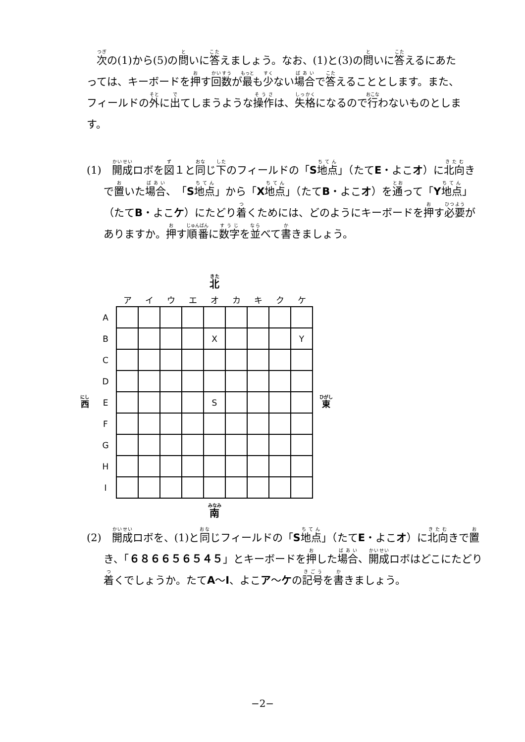次の(1)から(5)の問いに答えましょう。なお、(1)と(3)の問いに答えるにあたっては、キーボードを押す回数が最も少ない場合で答えることとします。また、フィールドの外に出てしまうような操作は、失格になるので行わないものとします。
(1)　開成ロボを図１と同じ下のフィールドの「S地点」（たてE・よこオ）に北向きで置いた場合、「S地点」から「X地点」（たてB・よこオ）を通って「Y地点」（たてB・よこケ）にたどり着くためには、どのようにキーボードを押す必要がありますか。押す順番に数字を並べて書きましょう。
| | | 北 | | | | | | | | | |
| | | ア | イ | ウ | エ | オ | カ | キ | ク | ケ | |
| | A | | | | | | | | | | |
| | B | | | | | X | | | | Y | |
| | C | | | | | | | | | | |
| | D | | | | | | | | | | |
| 西 | E | | | | | S | | | | | 東 |
| | F | | | | | | | | | | |
| | G | | | | | | | | | | |
| | H | | | | | | | | | | |
| | I | | | | | | | | | | |
| | | 南 | | | | | | | | | |
(2)　開成ロボを、(1)と同じフィールドの「S地点」（たてE・よこオ）に北向きで置き、「６８６６５６５４５」とキーボードを押した場合、開成ロボはどこにたどり着くでしょうか。たてA～I、よこア～ケの記号を書きましょう。
−2−